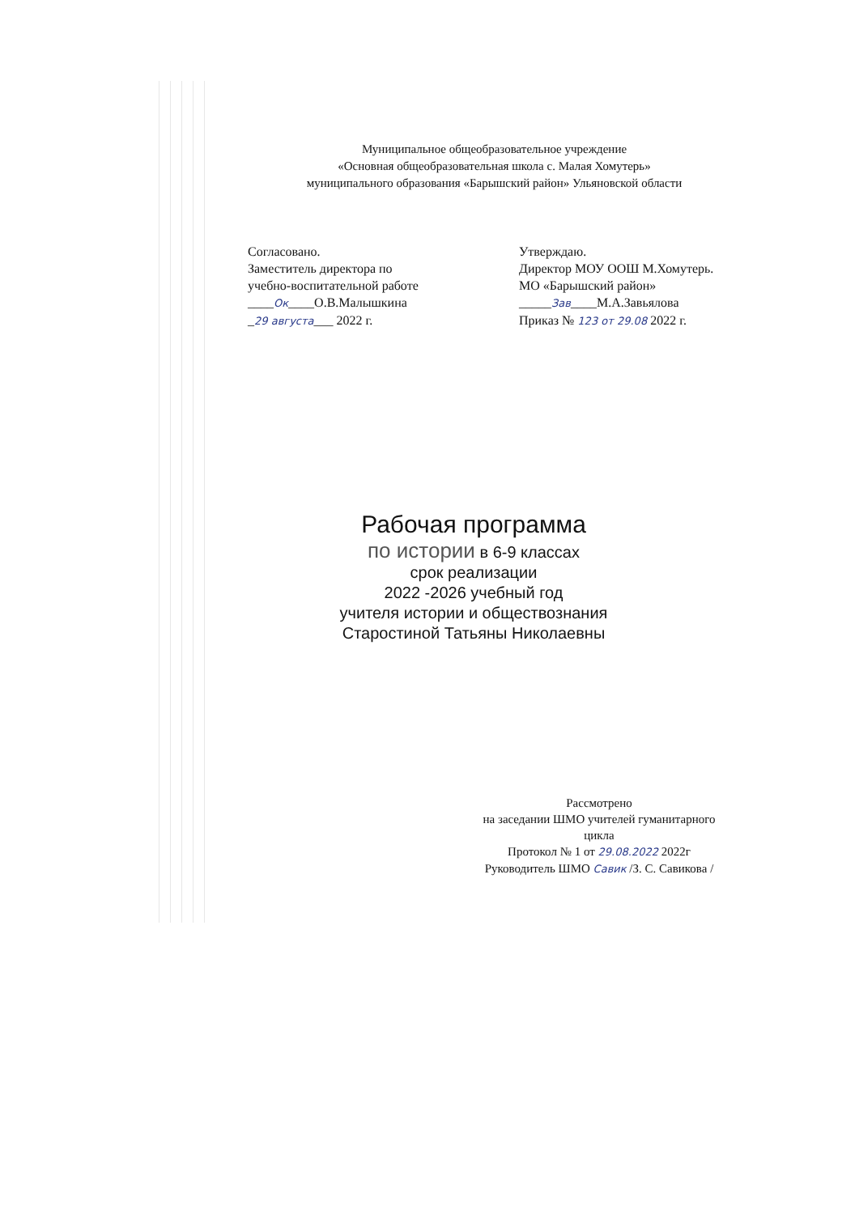Муниципальное общеобразовательное учреждение
«Основная общеобразовательная школа с. Малая Хомутерь»
муниципального образования «Барышский район» Ульяновской области
Согласовано.
Заместитель директора по
учебно-воспитательной работе
____Ок____О.В.Малышкина
_29 августа___ 2022 г.
Утверждаю.
Директор МОУ ООШ М.Хомутерь.
МО «Барышский район»
_____Зав____М.А.Завьялова
Приказ № 123 от 29.08 2022 г.
Рабочая программа
по истории в 6-9 классах
срок реализации
2022 -2026 учебный год
учителя истории и обществознания
Старостиной Татьяны Николаевны
Рассмотрено
на заседании ШМО учителей гуманитарного
цикла
Протокол № 1 от 29.08.2022 2022г
Руководитель ШМО Савик /З. С. Савикова /